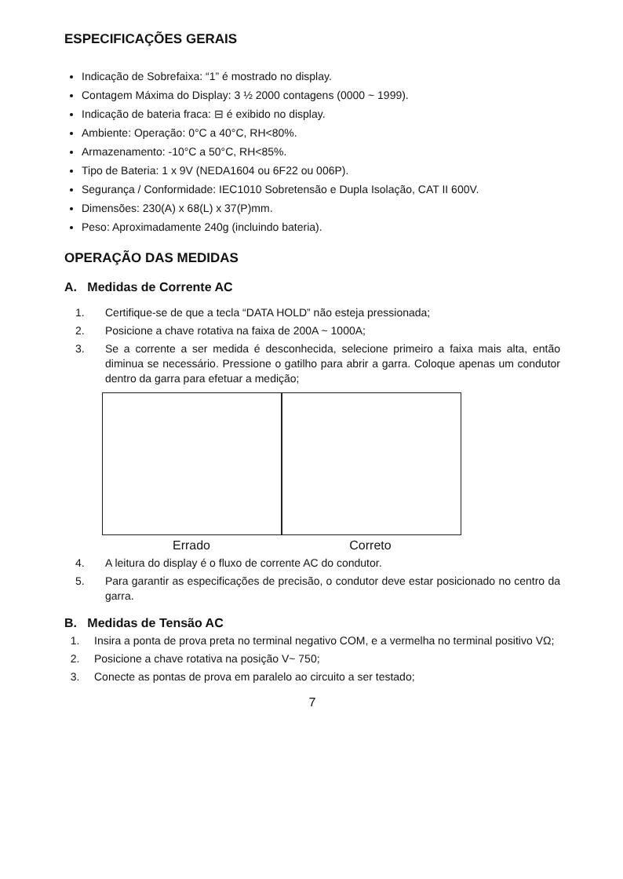ESPECIFICAÇÕES GERAIS
Indicação de Sobrefaixa: “1” é mostrado no display.
Contagem Máxima do Display: 3 ½ 2000 contagens (0000 ~ 1999).
Indicação de bateria fraca: ⊟ é exibido no display.
Ambiente: Operação: 0°C a 40°C, RH<80%.
Armazenamento: -10°C a 50°C, RH<85%.
Tipo de Bateria: 1 x 9V (NEDA1604 ou 6F22 ou 006P).
Segurança / Conformidade: IEC1010 Sobretensão e Dupla Isolação, CAT II 600V.
Dimensões: 230(A) x 68(L) x 37(P)mm.
Peso: Aproximadamente 240g (incluindo bateria).
OPERAÇÃO DAS MEDIDAS
A. Medidas de Corrente AC
1. Certifique-se de que a tecla “DATA HOLD” não esteja pressionada;
2. Posicione a chave rotativa na faixa de 200A ~ 1000A;
3. Se a corrente a ser medida é desconhecida, selecione primeiro a faixa mais alta, então diminua se necessário. Pressione o gatilho para abrir a garra. Coloque apenas um condutor dentro da garra para efetuar a medição;
Errado Correto
4. A leitura do display é o fluxo de corrente AC do condutor.
5. Para garantir as especificações de precisão, o condutor deve estar posicionado no centro da garra.
B. Medidas de Tensão AC
1. Insira a ponta de prova preta no terminal negativo COM, e a vermelha no terminal positivo VΩ;
2. Posicione a chave rotativa na posição V~ 750;
3. Conecte as pontas de prova em paralelo ao circuito a ser testado;
7